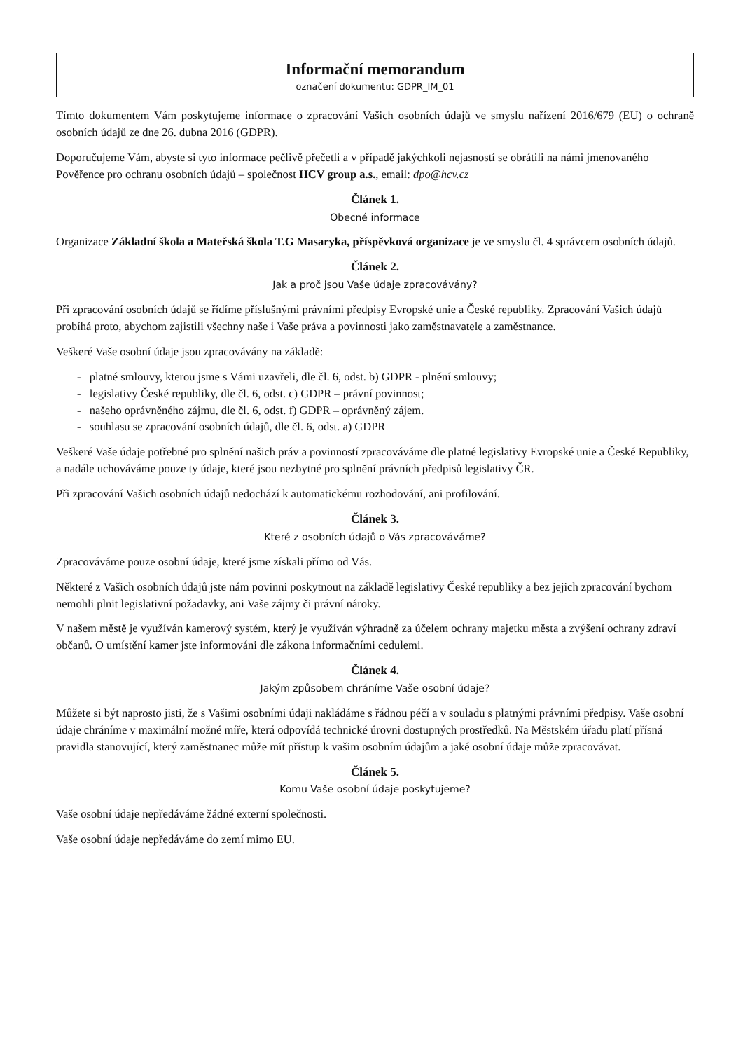Informační memorandum
označení dokumentu: GDPR_IM_01
Tímto dokumentem Vám poskytujeme informace o zpracování Vašich osobních údajů ve smyslu nařízení 2016/679 (EU) o ochraně osobních údajů ze dne 26. dubna 2016 (GDPR).
Doporučujeme Vám, abyste si tyto informace pečlivě přečetli a v případě jakýchkoli nejasností se obrátili na námi jmenovaného Pověřence pro ochranu osobních údajů – společnost HCV group a.s., email: dpo@hcv.cz
Článek 1.
Obecné informace
Organizace Základní škola a Mateřská škola T.G Masaryka, příspěvková organizace je ve smyslu čl. 4 správcem osobních údajů.
Článek 2.
Jak a proč jsou Vaše údaje zpracovávány?
Při zpracování osobních údajů se řídíme příslušnými právními předpisy Evropské unie a České republiky. Zpracování Vašich údajů probíhá proto, abychom zajistili všechny naše i Vaše práva a povinnosti jako zaměstnavatele a zaměstnance.
Veškeré Vaše osobní údaje jsou zpracovávány na základě:
- platné smlouvy, kterou jsme s Vámi uzavřeli, dle čl. 6, odst. b) GDPR - plnění smlouvy;
- legislativy České republiky, dle čl. 6, odst. c) GDPR – právní povinnost;
- našeho oprávněného zájmu, dle čl. 6, odst. f) GDPR – oprávněný zájem.
- souhlasu se zpracování osobních údajů, dle čl. 6, odst. a) GDPR
Veškeré Vaše údaje potřebné pro splnění našich práv a povinností zpracováváme dle platné legislativy Evropské unie a České Republiky, a nadále uchováváme pouze ty údaje, které jsou nezbytné pro splnění právních předpisů legislativy ČR.
Při zpracování Vašich osobních údajů nedochází k automatickému rozhodování, ani profilování.
Článek 3.
Které z osobních údajů o Vás zpracováváme?
Zpracováváme pouze osobní údaje, které jsme získali přímo od Vás.
Některé z Vašich osobních údajů jste nám povinni poskytnout na základě legislativy České republiky a bez jejich zpracování bychom nemohli plnit legislativní požadavky, ani Vaše zájmy či právní nároky.
V našem městě je využíván kamerový systém, který je využíván výhradně za účelem ochrany majetku města a zvýšení ochrany zdraví občanů. O umístění kamer jste informováni dle zákona informačními cedulemi.
Článek 4.
Jakým způsobem chráníme Vaše osobní údaje?
Můžete si být naprosto jisti, že s Vašimi osobními údaji nakládáme s řádnou péčí a v souladu s platnými právními předpisy. Vaše osobní údaje chráníme v maximální možné míře, která odpovídá technické úrovni dostupných prostředků. Na Městském úřadu platí přísná pravidla stanovující, který zaměstnanec může mít přístup k vašim osobním údajům a jaké osobní údaje může zpracovávat.
Článek 5.
Komu Vaše osobní údaje poskytujeme?
Vaše osobní údaje nepředáváme žádné externí společnosti.
Vaše osobní údaje nepředáváme do zemí mimo EU.